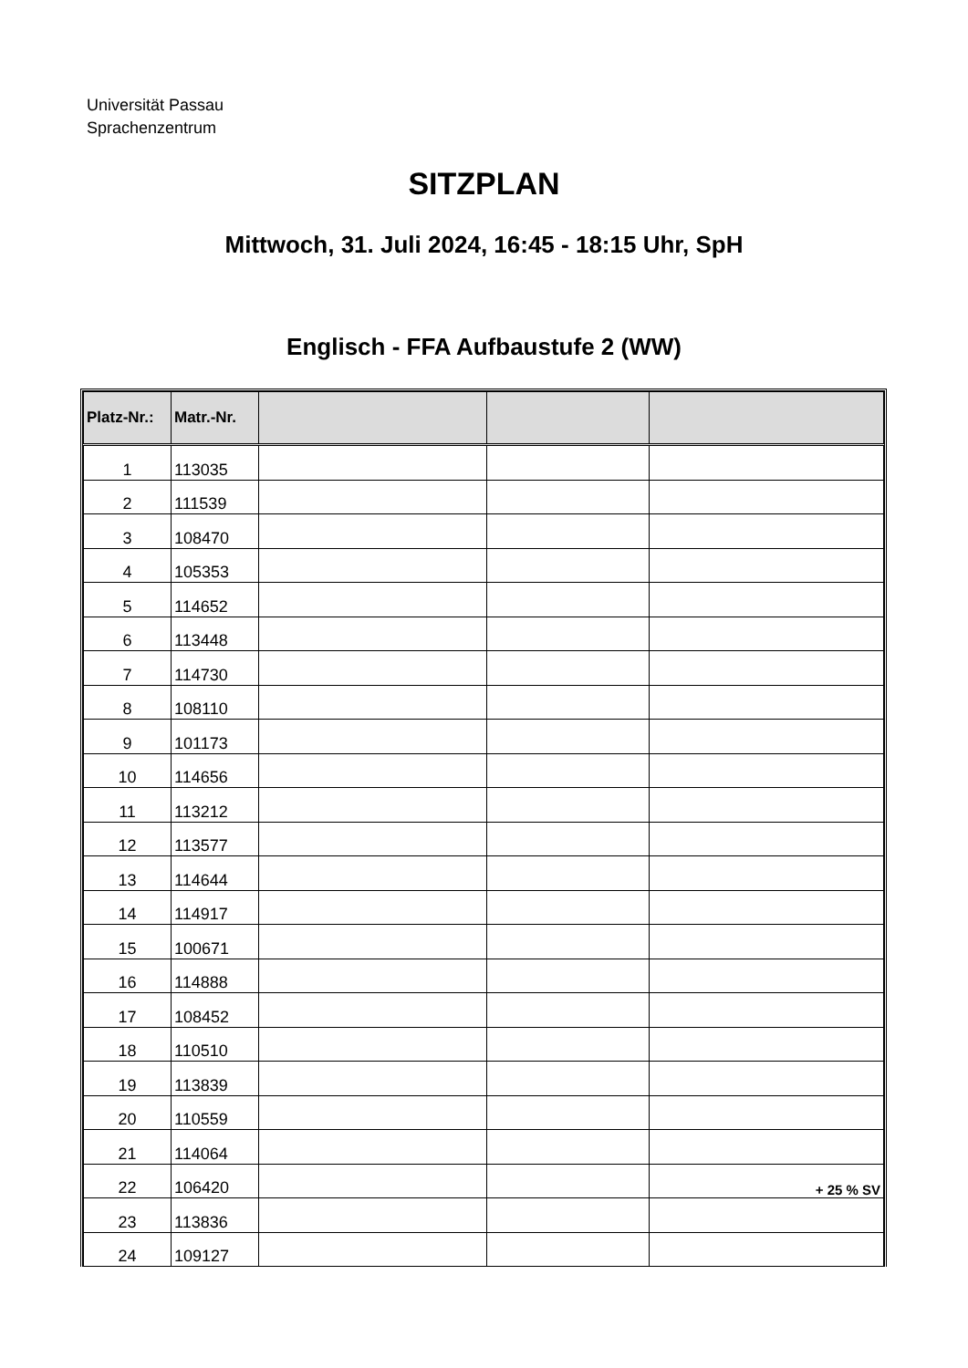Universität Passau
Sprachenzentrum
SITZPLAN
Mittwoch, 31. Juli 2024, 16:45 - 18:15 Uhr, SpH
Englisch - FFA Aufbaustufe 2 (WW)
| Platz-Nr.: | Matr.-Nr. | | | |
| --- | --- | --- | --- | --- |
| 1 | 113035 | | | |
| 2 | 111539 | | | |
| 3 | 108470 | | | |
| 4 | 105353 | | | |
| 5 | 114652 | | | |
| 6 | 113448 | | | |
| 7 | 114730 | | | |
| 8 | 108110 | | | |
| 9 | 101173 | | | |
| 10 | 114656 | | | |
| 11 | 113212 | | | |
| 12 | 113577 | | | |
| 13 | 114644 | | | |
| 14 | 114917 | | | |
| 15 | 100671 | | | |
| 16 | 114888 | | | |
| 17 | 108452 | | | |
| 18 | 110510 | | | |
| 19 | 113839 | | | |
| 20 | 110559 | | | |
| 21 | 114064 | | | |
| 22 | 106420 | | | + 25 % SV |
| 23 | 113836 | | | |
| 24 | 109127 | | | |